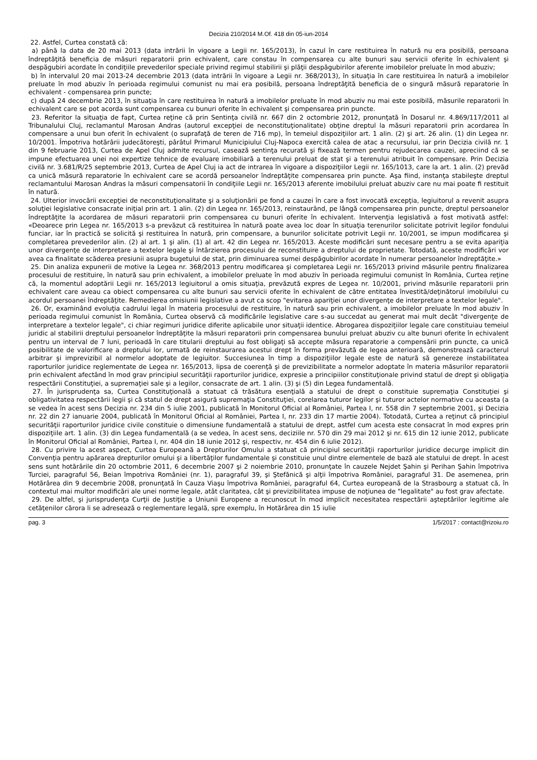Decizia 210/2014 M.Of. 418 din 05-iun-2014
22. Astfel, Curtea constată că:
a) până la data de 20 mai 2013 (data intrării în vigoare a Legii nr. 165/2013), în cazul în care restituirea în natură nu era posibilă, persoana îndreptăţită beneficia de măsuri reparatorii prin echivalent, care constau în compensarea cu alte bunuri sau servicii oferite în echivalent şi despăgubiri acordate în condiţiile prevederilor speciale privind regimul stabilirii şi plăţii despăgubirilor aferente imobilelor preluate în mod abuziv;
b) în intervalul 20 mai 2013-24 decembrie 2013 (data intrării în vigoare a Legii nr. 368/2013), în situaţia în care restituirea în natură a imobilelor preluate în mod abuziv în perioada regimului comunist nu mai era posibilă, persoana îndreptăţită beneficia de o singură măsură reparatorie în echivalent - compensarea prin puncte;
c) după 24 decembrie 2013, în situaţia în care restituirea în natură a imobilelor preluate în mod abuziv nu mai este posibilă, măsurile reparatorii în echivalent care se pot acorda sunt compensarea cu bunuri oferite în echivalent şi compensarea prin puncte.
23. Referitor la situaţia de fapt, Curtea reţine că prin Sentinţa civilă nr. 667 din 2 octombrie 2012, pronunţată în Dosarul nr. 4.869/117/2011 al Tribunalului Cluj, reclamantul Marosan Andras (autorul excepţiei de neconstituţionalitate) obţine dreptul la măsuri reparatorii prin acordarea în compensare a unui bun oferit în echivalent (o suprafaţă de teren de 716 mp), în temeiul dispoziţiilor art. 1 alin. (2) şi art. 26 alin. (1) din Legea nr. 10/2001. Împotriva hotărârii judecătoreşti, pârâtul Primarul Municipiului Cluj-Napoca exercită calea de atac a recursului, iar prin Decizia civilă nr. 1 din 9 februarie 2013, Curtea de Apel Cluj admite recursul, casează sentinţa recurată şi fixează termen pentru rejudecarea cauzei, apreciind că se impune efectuarea unei noi expertize tehnice de evaluare imobiliară a terenului preluat de stat şi a terenului atribuit în compensare. Prin Decizia civilă nr. 3.681/R/25 septembrie 2013, Curtea de Apel Cluj ia act de intrarea în vigoare a dispoziţiilor Legii nr. 165/1013, care la art. 1 alin. (2) prevăd ca unică măsură reparatorie în echivalent care se acordă persoanelor îndreptăţite compensarea prin puncte. Aşa fiind, instanţa stabileşte dreptul reclamantului Marosan Andras la măsuri compensatorii în condiţiile Legii nr. 165/2013 aferente imobilului preluat abuziv care nu mai poate fi restituit în natură.
24. Ulterior invocării excepţiei de neconstituţionalitate şi a soluţionării pe fond a cauzei în care a fost invocată excepţia, legiuitorul a revenit asupra soluţiei legislative consacrate iniţial prin art. 1 alin. (2) din Legea nr. 165/2013, reinstaurând, pe lângă compensarea prin puncte, dreptul persoanelor îndreptăţite la acordarea de măsuri reparatorii prin compensarea cu bunuri oferite în echivalent. Intervenţia legislativă a fost motivată astfel: «Deoarece prin Legea nr. 165/2013 s-a prevăzut că restituirea în natură poate avea loc doar în situaţia terenurilor solicitate potrivit legilor fondului funciar, iar în practică se solicită şi restituirea în natură, prin compensare, a bunurilor solicitate potrivit Legii nr. 10/2001, se impun modificarea şi completarea prevederilor alin. (2) al art. 1 şi alin. (1) al art. 42 din Legea nr. 165/2013. Aceste modificări sunt necesare pentru a se evita apariţia unor divergenţe de interpretare a textelor legale şi întârzierea procesului de reconstituire a dreptului de proprietate. Totodată, aceste modificări vor avea ca finalitate scăderea presiunii asupra bugetului de stat, prin diminuarea sumei despăgubirilor acordate în numerar persoanelor îndreptăţite.»
25. Din analiza expunerii de motive la Legea nr. 368/2013 pentru modificarea şi completarea Legii nr. 165/2013 privind măsurile pentru finalizarea procesului de restituire, în natură sau prin echivalent, a imobilelor preluate în mod abuziv în perioada regimului comunist în România, Curtea reţine că, la momentul adoptării Legii nr. 165/2013 legiuitorul a omis situaţia, prevăzută expres de Legea nr. 10/2001, privind măsurile reparatorii prin echivalent care aveau ca obiect compensarea cu alte bunuri sau servicii oferite în echivalent de către entitatea învestită/deţinătorul imobilului cu acordul persoanei îndreptăţite. Remedierea omisiunii legislative a avut ca scop "evitarea apariţiei unor divergenţe de interpretare a textelor legale".
26. Or, examinând evoluţia cadrului legal în materia procesului de restituire, în natură sau prin echivalent, a imobilelor preluate în mod abuziv în perioada regimului comunist în România, Curtea observă că modificările legislative care s-au succedat au generat mai mult decât "divergenţe de interpretare a textelor legale", ci chiar regimuri juridice diferite aplicabile unor situaţii identice. Abrogarea dispoziţiilor legale care constituiau temeiul juridic al stabilirii dreptului persoanelor îndreptăţite la măsuri reparatorii prin compensarea bunului preluat abuziv cu alte bunuri oferite în echivalent pentru un interval de 7 luni, perioadă în care titularii dreptului au fost obligaţi să accepte măsura reparatorie a compensării prin puncte, ca unică posibilitate de valorificare a dreptului lor, urmată de reinstaurarea acestui drept în forma prevăzută de legea anterioară, demonstrează caracterul arbitrar şi imprevizibil al normelor adoptate de legiuitor. Succesiunea în timp a dispoziţiilor legale este de natură să genereze instabilitatea raporturilor juridice reglementate de Legea nr. 165/2013, lipsa de coerenţă şi de previzibilitate a normelor adoptate în materia măsurilor reparatorii prin echivalent afectând în mod grav principiul securităţii raporturilor juridice, expresie a principiilor constituţionale privind statul de drept şi obligaţia respectării Constituţiei, a supremaţiei sale şi a legilor, consacrate de art. 1 alin. (3) şi (5) din Legea fundamentală.
27. În jurisprudenţa sa, Curtea Constituţională a statuat că trăsătura esenţială a statului de drept o constituie supremaţia Constituţiei şi obligativitatea respectării legii şi că statul de drept asigură supremaţia Constituţiei, corelarea tuturor legilor şi tuturor actelor normative cu aceasta (a se vedea în acest sens Decizia nr. 234 din 5 iulie 2001, publicată în Monitorul Oficial al României, Partea I, nr. 558 din 7 septembrie 2001, şi Decizia nr. 22 din 27 ianuarie 2004, publicată în Monitorul Oficial al României, Partea I, nr. 233 din 17 martie 2004). Totodată, Curtea a reţinut că principiul securităţii raporturilor juridice civile constituie o dimensiune fundamentală a statului de drept, astfel cum acesta este consacrat în mod expres prin dispoziţiile art. 1 alin. (3) din Legea fundamentală (a se vedea, în acest sens, deciziile nr. 570 din 29 mai 2012 şi nr. 615 din 12 iunie 2012, publicate în Monitorul Oficial al României, Partea I, nr. 404 din 18 iunie 2012 şi, respectiv, nr. 454 din 6 iulie 2012).
28. Cu privire la acest aspect, Curtea Europeană a Drepturilor Omului a statuat că principiul securităţii raporturilor juridice decurge implicit din Convenţia pentru apărarea drepturilor omului şi a libertăţilor fundamentale şi constituie unul dintre elementele de bază ale statului de drept. În acest sens sunt hotărârile din 20 octombrie 2011, 6 decembrie 2007 şi 2 noiembrie 2010, pronunţate în cauzele Nejdet Şahin şi Perihan Şahin împotriva Turciei, paragraful 56, Beian împotriva României (nr. 1), paragraful 39, şi Ştefănică şi alţii împotriva României, paragraful 31. De asemenea, prin Hotărârea din 9 decembrie 2008, pronunţată în Cauza Viaşu împotriva României, paragraful 64, Curtea europeană de la Strasbourg a statuat că, în contextul mai multor modificări ale unei norme legale, atât claritatea, cât şi previzibilitatea impuse de noţiunea de "legalitate" au fost grav afectate.
29. De altfel, şi jurisprudenţa Curţii de Justiţie a Uniunii Europene a recunoscut în mod implicit necesitatea respectării aşteptărilor legitime ale cetăţenilor cărora li se adresează o reglementare legală, spre exemplu, în Hotărârea din 15 iulie
pag. 3 1/5/2017 : contact@rizoiu.ro